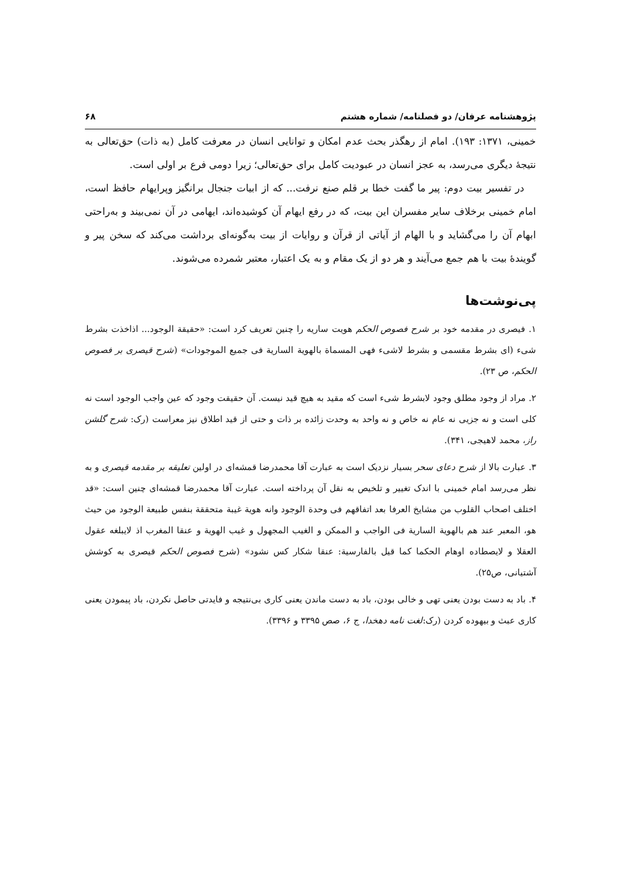پژوهشنامه عرفان/ دو فصلنامه/ شماره هشتم ۶۸
خمینی، ۱۳۷۱: ۱۹۳). امام از رهگذر بحث عدم امکان و توانایی انسان در معرفت کامل (به ذات) حق‌تعالی به نتیجهٔ دیگری می‌رسد، به عجز انسان در عبودیت کامل برای حق‌تعالی؛ زیرا دومی فرع بر اولی است.
در تفسیر بیت دوم: پیر ما گفت خطا بر قلم صنع نرفت... که از ابیات جنجال برانگیز وپرایهام حافظ است، امام خمینی برخلاف سایر مفسران این بیت، که در رفع ایهام آن کوشیده‌اند، ایهامی در آن نمی‌بیند و به‌راحتی ابهام آن را می‌گشاید و با الهام از آیاتی از قرآن و روایات از بیت به‌گونه‌ای برداشت می‌کند که سخن پیر و گویندهٔ بیت با هم جمع می‌آیند و هر دو از یک مقام و به یک اعتبار، معتبر شمرده می‌شوند.
پی‌نوشت‌ها
۱. فیصری در مقدمه خود بر شرح فصوص الحکم هویت ساریه را چنین تعریف کرد است: «حقیقة الوجود... اذاخذت بشرط شیء (ای بشرط مقسمی و بشرط لاشیء فهی المسماة بالهویة الساریة فی جمیع الموجودات» (شرح قیصری بر فصوص الحکم، ص ۲۳).
۲. مراد از وجود مطلق وجود لابشرط شیء است که مقید به هیچ قید نیست. آن حقیقت وجود که عین واجب الوجود است نه کلی است و نه جزیی نه عام نه خاص و نه واحد به وحدت زائده بر ذات و حتی از قید اطلاق نیز معراست (رک: شرح گلشن راز، محمد لاهیجی، ۳۴۱).
۳. عبارت بالا از شرح دعای سحر بسیار نزدیک است به عبارت آقا محمدرضا قمشه‌ای در اولین تعلیقه بر مقدمه قیصری و به نظر می‌رسد امام خمینی با اندک تغییر و تلخیص به نقل آن پرداخته است. عبارت آقا محمدرضا قمشه‌ای چنین است: «قد اختلف اصحاب القلوب من مشایخ العرفا بعد اتفاقهم فی وحدة الوجود وانه هویة غیبة متحققة بنفس طبیعة الوجود من حیث هو، المعبر عند هم بالهویة الساریة فی الواجب و الممکن و الغیب المجهول و غیب الهویة و عنقا المغرب اذ لایبلغه عقول العقلا و لایصطاده اوهام الحکما کما قیل بالفارسیة: عنقا شکار کس نشود» (شرح فصوص الحکم قیصری به کوشش آشتیانی، ص۲۵).
۴. باد به دست بودن یعنی تهی و خالی بودن، باد به دست ماندن یعنی کاری بی‌نتیجه و فایدتی حاصل نکردن، باد پیمودن یعنی کاری عبث و بیهوده کردن (رک:لغت نامه دهخدا، ج ۶، صص ۳۳۹۵ و ۳۳۹۶).